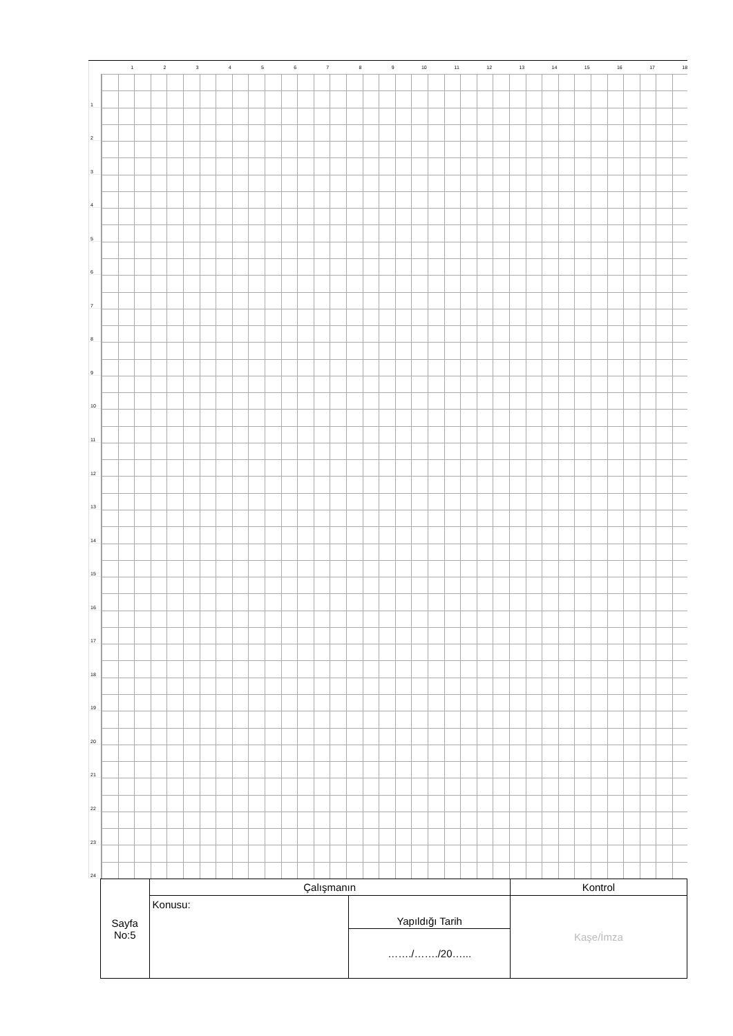1 2 3 4 5 6 7 8 9 10 11 12 13 14 15 16 17 18
1
2
3
4
5
6
7
8
9
10
11
12
13
14
15
16
17
18
19
20
21
22
23
24
| Sayfa No:5 | Çalışmanın | | Kontrol |
| | Konusu: | Yapıldığı Tarih | Kaşe/İmza |
| | | ……./……./20…... | |